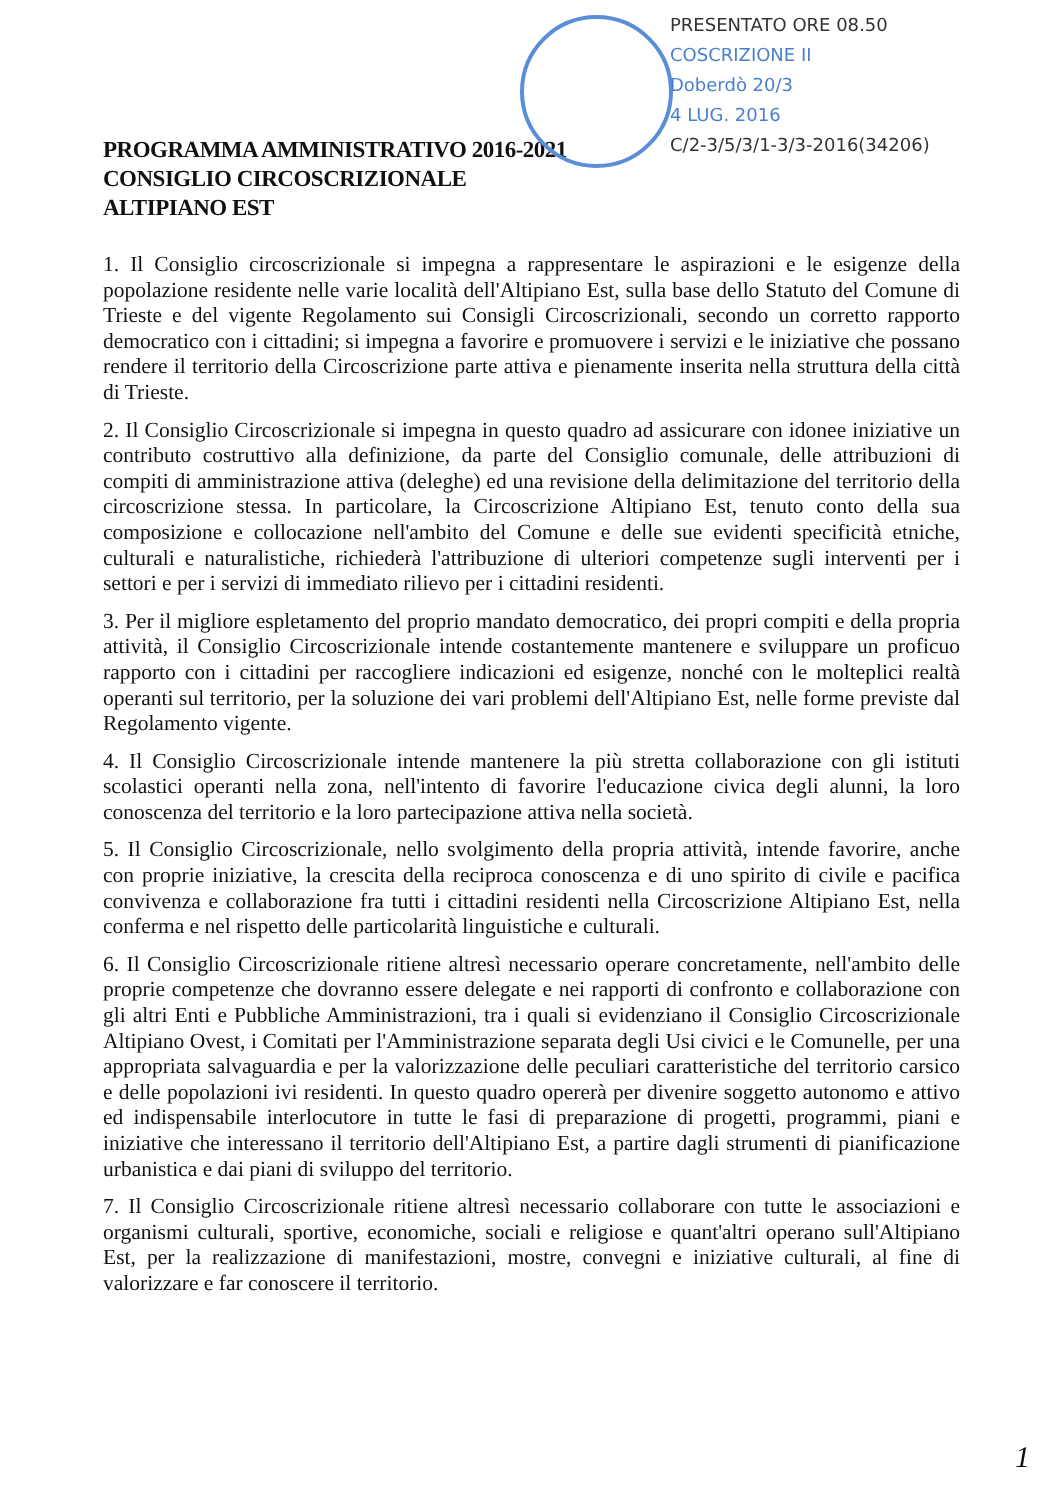PRESENTATO ORE 08.50
COSCRIZIONE II
Doberdò 20/3
4 LUG. 2016
C/2-3/5/3/1-3/3-2016(34206)
PROGRAMMA AMMINISTRATIVO 2016-2021
CONSIGLIO CIRCOSCRIZIONALE
ALTIPIANO EST
1. Il Consiglio circoscrizionale si impegna a rappresentare le aspirazioni e le esigenze della popolazione residente nelle varie località dell'Altipiano Est, sulla base dello Statuto del Comune di Trieste e del vigente Regolamento sui Consigli Circoscrizionali, secondo un corretto rapporto democratico con i cittadini; si impegna a favorire e promuovere i servizi e le iniziative che possano rendere il territorio della Circoscrizione parte attiva e pienamente inserita nella struttura della città di Trieste.
2. Il Consiglio Circoscrizionale si impegna in questo quadro ad assicurare con idonee iniziative un contributo costruttivo alla definizione, da parte del Consiglio comunale, delle attribuzioni di compiti di amministrazione attiva (deleghe) ed una revisione della delimitazione del territorio della circoscrizione stessa. In particolare, la Circoscrizione Altipiano Est, tenuto conto della sua composizione e collocazione nell'ambito del Comune e delle sue evidenti specificità etniche, culturali e naturalistiche, richiederà l'attribuzione di ulteriori competenze sugli interventi per i settori e per i servizi di immediato rilievo per i cittadini residenti.
3. Per il migliore espletamento del proprio mandato democratico, dei propri compiti e della propria attività, il Consiglio Circoscrizionale intende costantemente mantenere e sviluppare un proficuo rapporto con i cittadini per raccogliere indicazioni ed esigenze, nonché con le molteplici realtà operanti sul territorio, per la soluzione dei vari problemi dell'Altipiano Est, nelle forme previste dal Regolamento vigente.
4. Il Consiglio Circoscrizionale intende mantenere la più stretta collaborazione con gli istituti scolastici operanti nella zona, nell'intento di favorire l'educazione civica degli alunni, la loro conoscenza del territorio e la loro partecipazione attiva nella società.
5. Il Consiglio Circoscrizionale, nello svolgimento della propria attività, intende favorire, anche con proprie iniziative, la crescita della reciproca conoscenza e di uno spirito di civile e pacifica convivenza e collaborazione fra tutti i cittadini residenti nella Circoscrizione Altipiano Est, nella conferma e nel rispetto delle particolarità linguistiche e culturali.
6. Il Consiglio Circoscrizionale ritiene altresì necessario operare concretamente, nell'ambito delle proprie competenze che dovranno essere delegate e nei rapporti di confronto e collaborazione con gli altri Enti e Pubbliche Amministrazioni, tra i quali si evidenziano il Consiglio Circoscrizionale Altipiano Ovest, i Comitati per l'Amministrazione separata degli Usi civici e le Comunelle, per una appropriata salvaguardia e per la valorizzazione delle peculiari caratteristiche del territorio carsico e delle popolazioni ivi residenti. In questo quadro opererà per divenire soggetto autonomo e attivo ed indispensabile interlocutore in tutte le fasi di preparazione di progetti, programmi, piani e iniziative che interessano il territorio dell'Altipiano Est, a partire dagli strumenti di pianificazione urbanistica e dai piani di sviluppo del territorio.
7. Il Consiglio Circoscrizionale ritiene altresì necessario collaborare con tutte le associazioni e organismi culturali, sportive, economiche, sociali e religiose e quant'altri operano sull'Altipiano Est, per la realizzazione di manifestazioni, mostre, convegni e iniziative culturali, al fine di valorizzare e far conoscere il territorio.
1